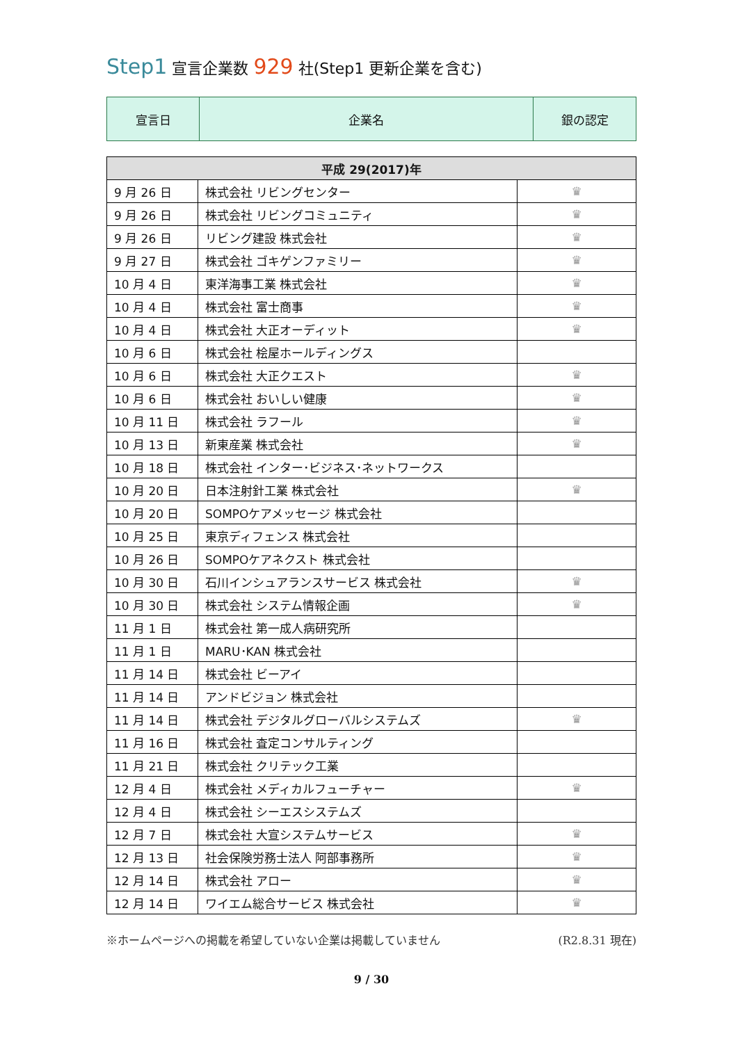Step1 宣言企業数 929 社(Step1 更新企業を含む)
| 宣言日 | 企業名 | 銀の認定 |
| 平成 29(2017)年 | | |
| --- | --- | --- |
| 9 月 26 日 | 株式会社 リビングセンター | ♛ |
| 9 月 26 日 | 株式会社 リビングコミュニティ | ♛ |
| 9 月 26 日 | リビング建設 株式会社 | ♛ |
| 9 月 27 日 | 株式会社 ゴキゲンファミリー | ♛ |
| 10 月 4 日 | 東洋海事工業 株式会社 | ♛ |
| 10 月 4 日 | 株式会社 富士商事 | ♛ |
| 10 月 4 日 | 株式会社 大正オーディット | ♛ |
| 10 月 6 日 | 株式会社 桧屋ホールディングス | |
| 10 月 6 日 | 株式会社 大正クエスト | ♛ |
| 10 月 6 日 | 株式会社 おいしい健康 | ♛ |
| 10 月 11 日 | 株式会社 ラフール | ♛ |
| 10 月 13 日 | 新東産業 株式会社 | ♛ |
| 10 月 18 日 | 株式会社 インター･ビジネス･ネットワークス | |
| 10 月 20 日 | 日本注射針工業 株式会社 | ♛ |
| 10 月 20 日 | SOMPOケアメッセージ 株式会社 | |
| 10 月 25 日 | 東京ディフェンス 株式会社 | |
| 10 月 26 日 | SOMPOケアネクスト 株式会社 | |
| 10 月 30 日 | 石川インシュアランスサービス 株式会社 | ♛ |
| 10 月 30 日 | 株式会社 システム情報企画 | ♛ |
| 11 月 1 日 | 株式会社 第一成人病研究所 | |
| 11 月 1 日 | MARU･KAN 株式会社 | |
| 11 月 14 日 | 株式会社 ビーアイ | |
| 11 月 14 日 | アンドビジョン 株式会社 | |
| 11 月 14 日 | 株式会社 デジタルグローバルシステムズ | ♛ |
| 11 月 16 日 | 株式会社 査定コンサルティング | |
| 11 月 21 日 | 株式会社 クリテック工業 | |
| 12 月 4 日 | 株式会社 メディカルフューチャー | ♛ |
| 12 月 4 日 | 株式会社 シーエスシステムズ | |
| 12 月 7 日 | 株式会社 大宣システムサービス | ♛ |
| 12 月 13 日 | 社会保険労務士法人 阿部事務所 | ♛ |
| 12 月 14 日 | 株式会社 アロー | ♛ |
| 12 月 14 日 | ワイエム総合サービス 株式会社 | ♛ |
※ホームページへの掲載を希望していない企業は掲載していません (R2.8.31 現在)
9 / 30